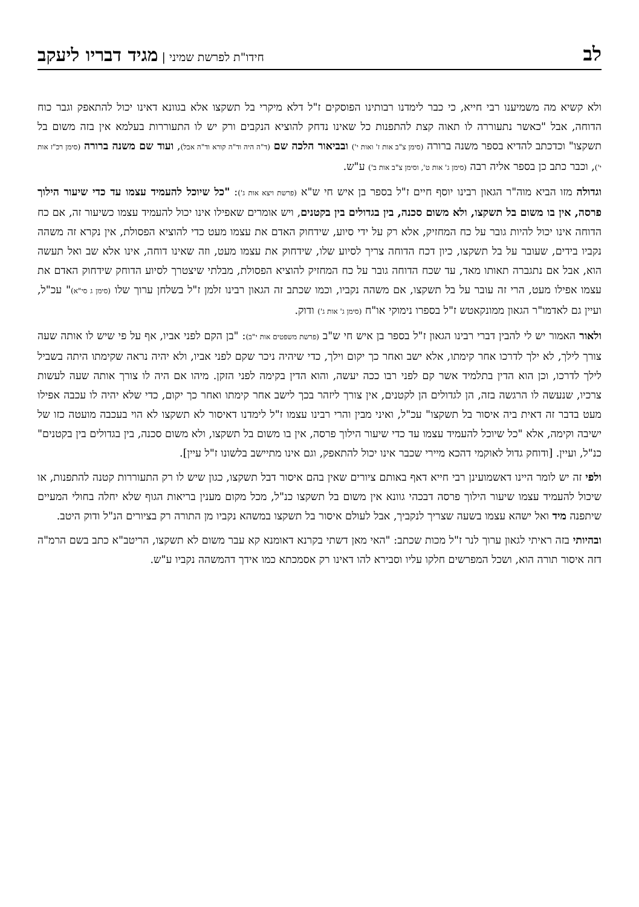לב חידו"ת לפרשת שמיני | מגיד דבריו ליעקב
ולא קשיא מה משמיענו רבי חייא, כי כבר לימדנו רבותינו הפוסקים ז"ל דלא מיקרי בל תשקצו אלא בגוונא דאינו יכול להתאפק וגבר כוח הדוחה, אבל "כאשר נתעוררה לו תאוה קצת להתפנות כל שאינו נדחק להוציא הנקבים ורק יש לו התעוררות בעלמא אין בזה משום בל תשקצו" וכדכתב להדיא בספר משנה ברורה (סימן צ"ב אות ז' ואות י') ובביאור הלכה שם (ד"ה היה וד"ה קורא וד"ה אבל), ועוד שם משנה ברורה (סימן רכ"ז אות י'), וכבר כתב כן בספר אליה רבה (סימן ג' אות ט', וסימן צ"ב אות ב') ע"ש.
וגדולה מזו הביא מוה"ר הגאון רבינו יוסף חיים ז"ל בספר בן איש חי ש"א (פרשת ויצא אות ג'): "כל שיוכל להעמיד עצמו עד כדי שיעור הילוך פרסה, אין בו משום בל תשקצו, ולא משום סכנה, בין בגדולים בין בקטנים, ויש אומרים שאפילו אינו יכול להעמיד עצמו כשיעור זה, אם כח הדוחה אינו יכול להיות גובר על כח המחזיק, אלא רק על ידי סיוע, שידחוק האדם את עצמו מעט כדי להוציא הפסולת, אין נקרא זה משהה נקביו בידים, שעובר על בל תשקצו, כיון דכח הדוחה צריך לסיוע שלו, שידחוק את עצמו מעט, וזה שאינו דוחה, אינו אלא שב ואל תעשה הוא, אבל אם נתגברה תאותו מאד, עד שכח הדוחה גובר על כח המחזיק להוציא הפסולת, מבלתי שיצטרך לסיוע הדוחק שידחוק האדם את עצמו אפילו מעט, הרי זה עובר על בל תשקצו, אם משהה נקביו, וכמו שכתב זה הגאון רבינו זלמן ז"ל בשלחן ערוך שלו (סימן ג סי"א)" עכ"ל, ועיין גם לאדמו"ר הגאון ממונקאטש ז"ל בספרו נימוקי או"ח (סימן ג' אות ג') ודוק.
ולאור האמור יש לי להבין דברי רבינו הגאון ז"ל בספר בן איש חי ש"ב (פרשת משפטים אות י"ב): "בן הקם לפני אביו, אף על פי שיש לו אותה שעה צורך לילך, לא ילך לדרכו אחר קימתו, אלא ישב ואחר כך יקום וילך, כדי שיהיה ניכר שקם לפני אביו, ולא יהיה נראה שקימתו היתה בשביל לילך לדרכו, וכן הוא הדין בתלמיד אשר קם לפני רבו ככה יעשה, והוא הדין בקימה לפני הזקן. מיהו אם היה לו צורך אותה שעה לעשות צרכיו, שנעשה לו הרגשה בזה, הן לגדולים הן לקטנים, אין צורך ליזהר בכך לישב אחר קימתו ואחר כך יקום, כדי שלא יהיה לו עכבה אפילו מעט בדבר זה דאית ביה איסור בל תשקצו" עכ"ל, ואיני מבין והרי רבינו עצמו ז"ל לימדנו דאיסור לא תשקצו לא הוי בעכבה מועטה כזו של ישיבה וקימה, אלא "כל שיוכל להעמיד עצמו עד כדי שיעור הילוך פרסה, אין בו משום בל תשקצו, ולא משום סכנה, בין בגדולים בין בקטנים" כנ"ל, ועיין. [ודוחק גדול לאוקמי דהכא מיירי שכבר אינו יכול להתאפק, וגם אינו מתיישב בלשונו ז"ל עיין].
ולפי זה יש לומר היינו דאשמועינן רבי חייא דאף באותם ציורים שאין בהם איסור דבל תשקצו, כגון שיש לו רק התעוררות קטנה להתפנות, או שיכול להעמיד עצמו שיעור הילוך פרסה דבכהי גוונא אין משום בל תשקצו כנ"ל, מכל מקום מענין בריאות הגוף שלא יחלה בחולי המעיים שיתפנה מיד ואל ישהא עצמו בשעה שצריך לנקביך, אבל לעולם איסור בל תשקצו במשהא נקביו מן התורה רק בציורים הנ"ל ודוק היטב.
ובהיותי בזה ראיתי לגאון ערוך לנר ז"ל מכות שכתב: "האי מאן דשתי בקרנא דאומנא קא עבר משום לא תשקצו, הריטב"א כתב בשם הרמ"ה דזה איסור תורה הוא, ושכל המפרשים חלקו עליו וסבירא להו דאינו רק אסמכתא כמו אידך דהמשהה נקביו ע"ש.